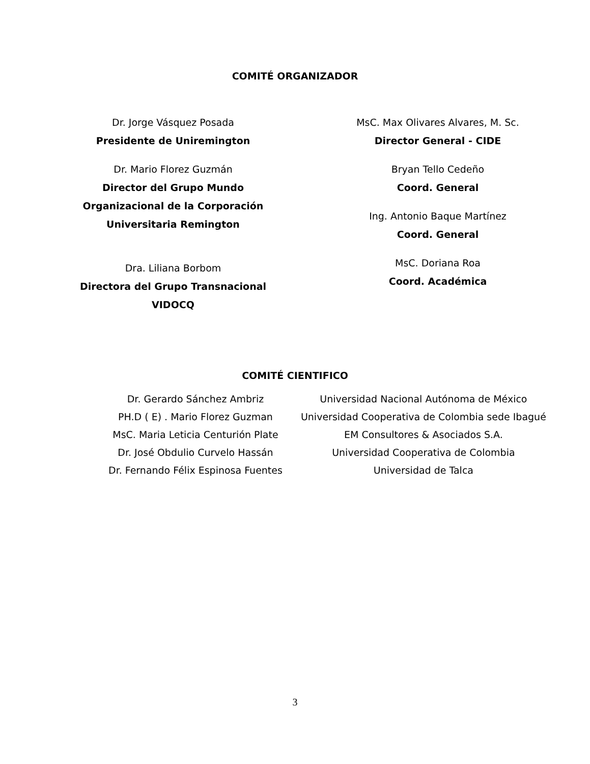COMITÉ ORGANIZADOR
Dr. Jorge Vásquez Posada
Presidente de Uniremington
Dr. Mario Florez Guzmán
Director del Grupo Mundo
Organizacional de la Corporación
Universitaria Remington
Dra. Liliana Borbom
Directora del Grupo Transnacional
VIDOCQ
MsC. Max Olivares Alvares, M. Sc.
Director General - CIDE
Bryan Tello Cedeño
Coord. General
Ing. Antonio Baque Martínez
Coord. General
MsC. Doriana Roa
Coord. Académica
COMITÉ CIENTIFICO
| Dr. Gerardo Sánchez Ambriz | Universidad Nacional Autónoma de México |
| PH.D ( E) . Mario Florez Guzman | Universidad Cooperativa de Colombia sede Ibagué |
| MsC. Maria Leticia Centurión Plate | EM Consultores & Asociados S.A. |
| Dr. José Obdulio Curvelo Hassán | Universidad Cooperativa de Colombia |
| Dr. Fernando Félix Espinosa Fuentes | Universidad de Talca |
3